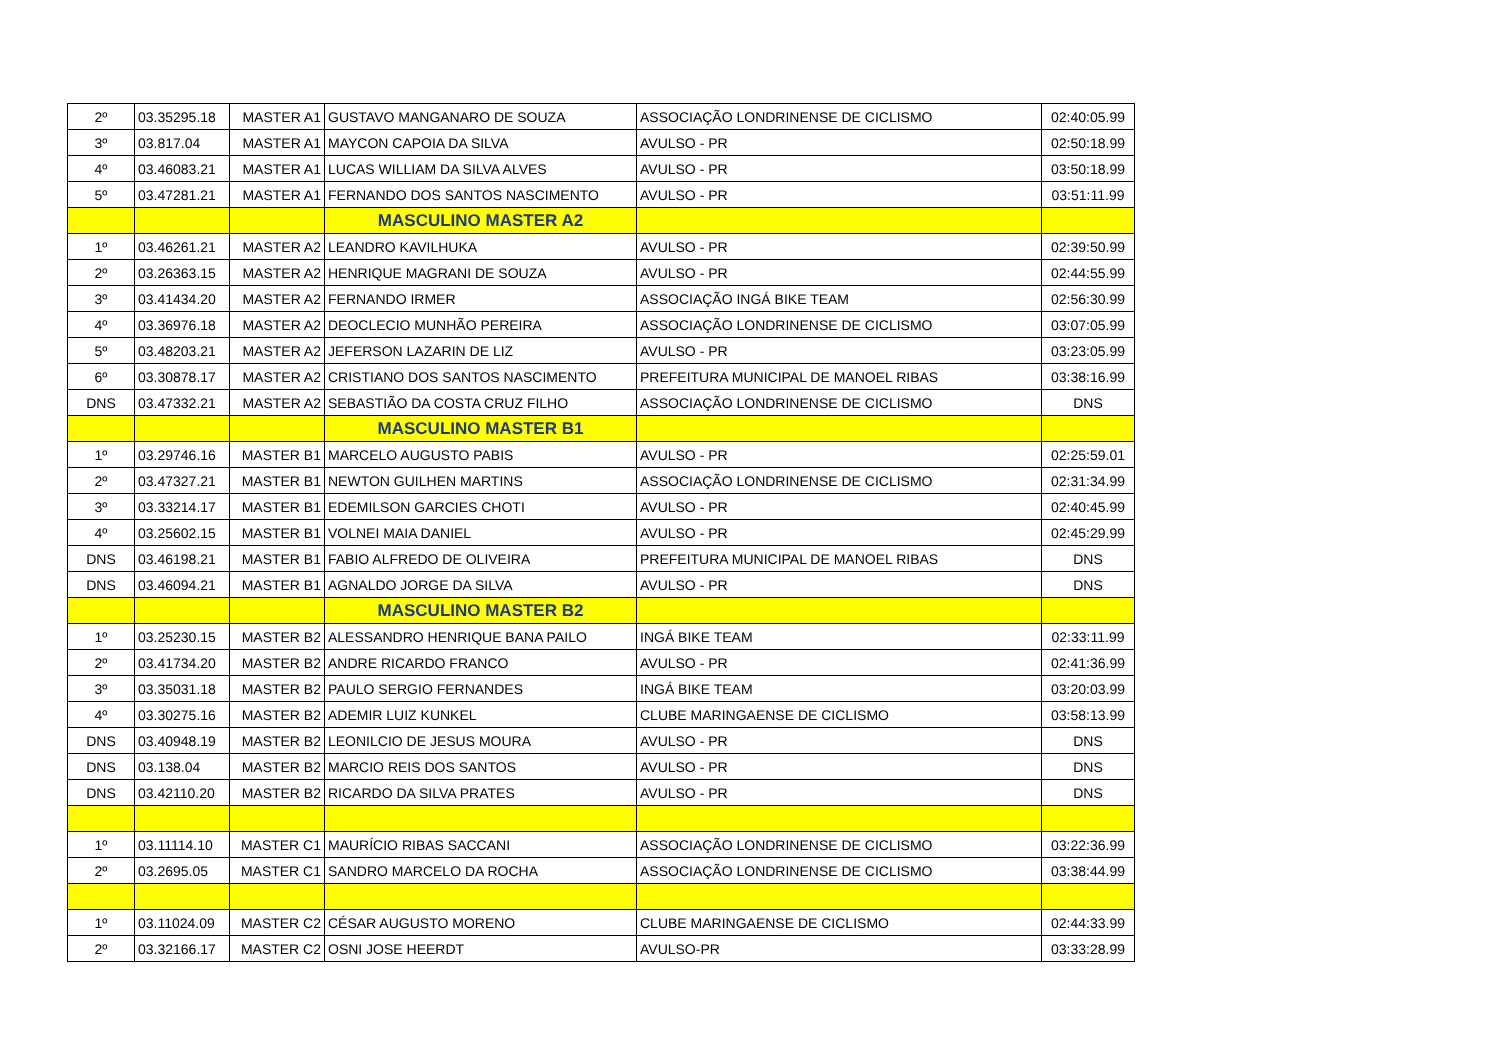| 2º | 03.35295.18 | MASTER A1 | GUSTAVO MANGANARO DE SOUZA | ASSOCIAÇÃO LONDRINENSE DE CICLISMO | 02:40:05.99 |
| 3º | 03.817.04 | MASTER A1 | MAYCON CAPOIA DA SILVA | AVULSO - PR | 02:50:18.99 |
| 4º | 03.46083.21 | MASTER A1 | LUCAS WILLIAM DA SILVA ALVES | AVULSO - PR | 03:50:18.99 |
| 5º | 03.47281.21 | MASTER A1 | FERNANDO DOS SANTOS NASCIMENTO | AVULSO - PR | 03:51:11.99 |
| | | | MASCULINO MASTER A2 | | |
| 1º | 03.46261.21 | MASTER A2 | LEANDRO KAVILHUKA | AVULSO - PR | 02:39:50.99 |
| 2º | 03.26363.15 | MASTER A2 | HENRIQUE MAGRANI DE SOUZA | AVULSO - PR | 02:44:55.99 |
| 3º | 03.41434.20 | MASTER A2 | FERNANDO IRMER | ASSOCIAÇÃO INGÁ BIKE TEAM | 02:56:30.99 |
| 4º | 03.36976.18 | MASTER A2 | DEOCLECIO MUNHÃO PEREIRA | ASSOCIAÇÃO LONDRINENSE DE CICLISMO | 03:07:05.99 |
| 5º | 03.48203.21 | MASTER A2 | JEFERSON LAZARIN DE LIZ | AVULSO - PR | 03:23:05.99 |
| 6º | 03.30878.17 | MASTER A2 | CRISTIANO DOS SANTOS NASCIMENTO | PREFEITURA MUNICIPAL DE MANOEL RIBAS | 03:38:16.99 |
| DNS | 03.47332.21 | MASTER A2 | SEBASTIÃO DA COSTA CRUZ FILHO | ASSOCIAÇÃO LONDRINENSE DE CICLISMO | DNS |
| | | | MASCULINO MASTER B1 | | |
| 1º | 03.29746.16 | MASTER B1 | MARCELO AUGUSTO PABIS | AVULSO - PR | 02:25:59.01 |
| 2º | 03.47327.21 | MASTER B1 | NEWTON GUILHEN MARTINS | ASSOCIAÇÃO LONDRINENSE DE CICLISMO | 02:31:34.99 |
| 3º | 03.33214.17 | MASTER B1 | EDEMILSON GARCIES CHOTI | AVULSO - PR | 02:40:45.99 |
| 4º | 03.25602.15 | MASTER B1 | VOLNEI MAIA DANIEL | AVULSO - PR | 02:45:29.99 |
| DNS | 03.46198.21 | MASTER B1 | FABIO ALFREDO DE OLIVEIRA | PREFEITURA MUNICIPAL DE MANOEL RIBAS | DNS |
| DNS | 03.46094.21 | MASTER B1 | AGNALDO JORGE DA SILVA | AVULSO - PR | DNS |
| | | | MASCULINO MASTER B2 | | |
| 1º | 03.25230.15 | MASTER B2 | ALESSANDRO HENRIQUE BANA PAILO | INGÁ BIKE TEAM | 02:33:11.99 |
| 2º | 03.41734.20 | MASTER B2 | ANDRE RICARDO FRANCO | AVULSO - PR | 02:41:36.99 |
| 3º | 03.35031.18 | MASTER B2 | PAULO SERGIO FERNANDES | INGÁ BIKE TEAM | 03:20:03.99 |
| 4º | 03.30275.16 | MASTER B2 | ADEMIR LUIZ KUNKEL | CLUBE MARINGAENSE DE CICLISMO | 03:58:13.99 |
| DNS | 03.40948.19 | MASTER B2 | LEONILCIO DE JESUS MOURA | AVULSO - PR | DNS |
| DNS | 03.138.04 | MASTER B2 | MARCIO REIS DOS SANTOS | AVULSO - PR | DNS |
| DNS | 03.42110.20 | MASTER B2 | RICARDO DA SILVA PRATES | AVULSO - PR | DNS |
| 1º | 03.11114.10 | MASTER C1 | MAURÍCIO RIBAS SACCANI | ASSOCIAÇÃO LONDRINENSE DE CICLISMO | 03:22:36.99 |
| 2º | 03.2695.05 | MASTER C1 | SANDRO MARCELO DA ROCHA | ASSOCIAÇÃO LONDRINENSE DE CICLISMO | 03:38:44.99 |
| 1º | 03.11024.09 | MASTER C2 | CÉSAR AUGUSTO MORENO | CLUBE MARINGAENSE DE CICLISMO | 02:44:33.99 |
| 2º | 03.32166.17 | MASTER C2 | OSNI JOSE HEERDT | AVULSO-PR | 03:33:28.99 |